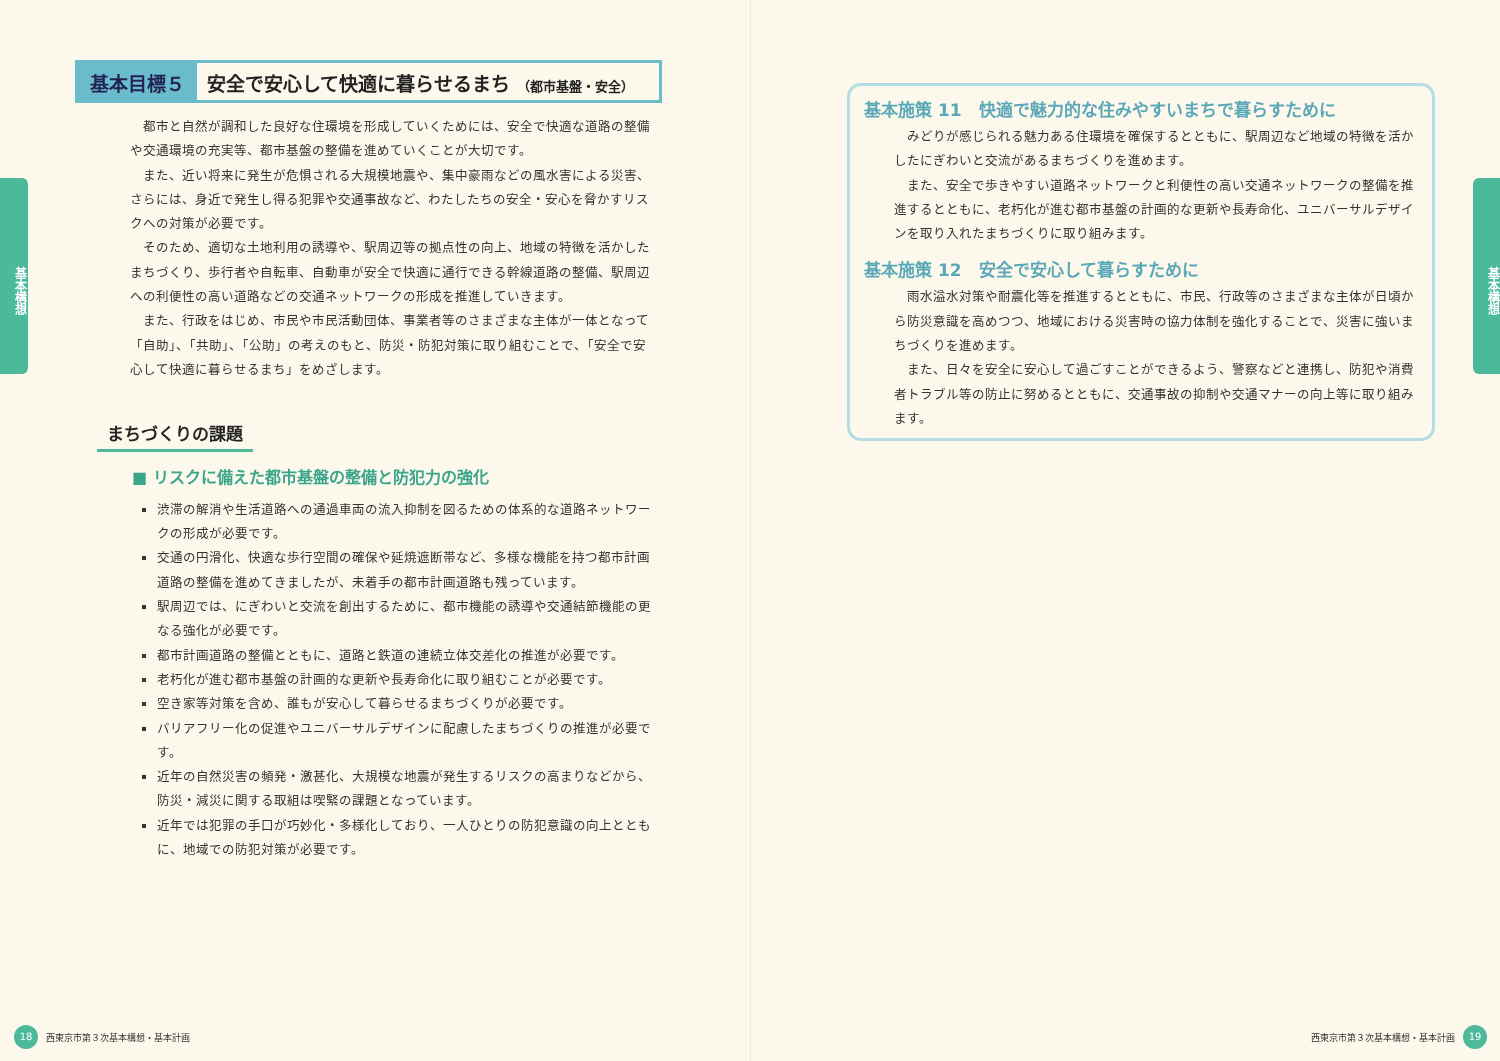基本構想
基本目標５ 安全で安心して快適に暮らせるまち （都市基盤・安全）
都市と自然が調和した良好な住環境を形成していくためには、安全で快適な道路の整備や交通環境の充実等、都市基盤の整備を進めていくことが大切です。
また、近い将来に発生が危惧される大規模地震や、集中豪雨などの風水害による災害、さらには、身近で発生し得る犯罪や交通事故など、わたしたちの安全・安心を脅かすリスクへの対策が必要です。
そのため、適切な土地利用の誘導や、駅周辺等の拠点性の向上、地域の特徴を活かしたまちづくり、歩行者や自転車、自動車が安全で快適に通行できる幹線道路の整備、駅周辺への利便性の高い道路などの交通ネットワークの形成を推進していきます。
また、行政をはじめ、市民や市民活動団体、事業者等のさまざまな主体が一体となって「自助」、「共助」、「公助」の考えのもと、防災・防犯対策に取り組むことで、「安全で安心して快適に暮らせるまち」をめざします。
まちづくりの課題
■ リスクに備えた都市基盤の整備と防犯力の強化
渋滞の解消や生活道路への通過車両の流入抑制を図るための体系的な道路ネットワークの形成が必要です。
交通の円滑化、快適な歩行空間の確保や延焼遮断帯など、多様な機能を持つ都市計画道路の整備を進めてきましたが、未着手の都市計画道路も残っています。
駅周辺では、にぎわいと交流を創出するために、都市機能の誘導や交通結節機能の更なる強化が必要です。
都市計画道路の整備とともに、道路と鉄道の連続立体交差化の推進が必要です。
老朽化が進む都市基盤の計画的な更新や長寿命化に取り組むことが必要です。
空き家等対策を含め、誰もが安心して暮らせるまちづくりが必要です。
バリアフリー化の促進やユニバーサルデザインに配慮したまちづくりの推進が必要です。
近年の自然災害の頻発・激甚化、大規模な地震が発生するリスクの高まりなどから、防災・減災に関する取組は喫緊の課題となっています。
近年では犯罪の手口が巧妙化・多様化しており、一人ひとりの防犯意識の向上とともに、地域での防犯対策が必要です。
18 西東京市第３次基本構想・基本計画
基本構想
基本施策 11　快適で魅力的な住みやすいまちで暮らすために
みどりが感じられる魅力ある住環境を確保するとともに、駅周辺など地域の特徴を活かしたにぎわいと交流があるまちづくりを進めます。
また、安全で歩きやすい道路ネットワークと利便性の高い交通ネットワークの整備を推進するとともに、老朽化が進む都市基盤の計画的な更新や長寿命化、ユニバーサルデザインを取り入れたまちづくりに取り組みます。
基本施策 12　安全で安心して暮らすために
雨水溢水対策や耐震化等を推進するとともに、市民、行政等のさまざまな主体が日頃から防災意識を高めつつ、地域における災害時の協力体制を強化することで、災害に強いまちづくりを進めます。
また、日々を安全に安心して過ごすことができるよう、警察などと連携し、防犯や消費者トラブル等の防止に努めるとともに、交通事故の抑制や交通マナーの向上等に取り組みます。
西東京市第３次基本構想・基本計画 19